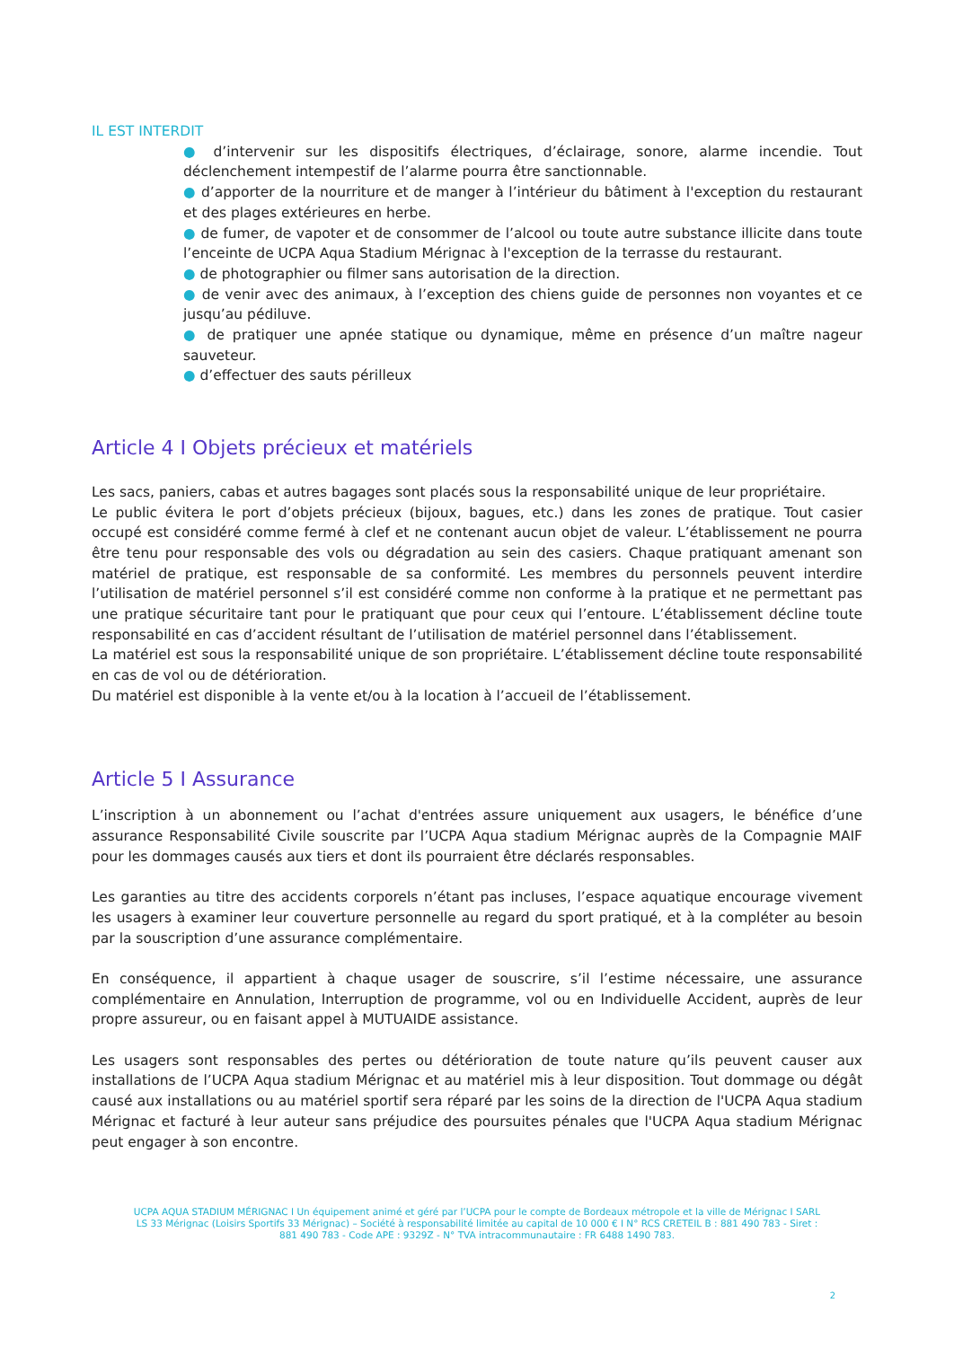IL EST INTERDIT
● d’intervenir sur les dispositifs électriques, d’éclairage, sonore, alarme incendie. Tout déclenchement intempestif de l’alarme pourra être sanctionnable.
● d’apporter de la nourriture et de manger à l’intérieur du bâtiment à l'exception du restaurant et des plages extérieures en herbe.
● de fumer, de vapoter et de consommer de l’alcool ou toute autre substance illicite dans toute l’enceinte de UCPA Aqua Stadium Mérignac à l'exception de la terrasse du restaurant.
● de photographier ou filmer sans autorisation de la direction.
● de venir avec des animaux, à l’exception des chiens guide de personnes non voyantes et ce jusqu’au pédiluve.
● de pratiquer une apnée statique ou dynamique, même en présence d’un maître nageur sauveteur.
● d’effectuer des sauts périlleux
Article 4 I Objets précieux et matériels
Les sacs, paniers, cabas et autres bagages sont placés sous la responsabilité unique de leur propriétaire.
Le public évitera le port d’objets précieux (bijoux, bagues, etc.) dans les zones de pratique. Tout casier occupé est considéré comme fermé à clef et ne contenant aucun objet de valeur. L’établissement ne pourra être tenu pour responsable des vols ou dégradation au sein des casiers. Chaque pratiquant amenant son matériel de pratique, est responsable de sa conformité. Les membres du personnels peuvent interdire l’utilisation de matériel personnel s’il est considéré comme non conforme à la pratique et ne permettant pas une pratique sécuritaire tant pour le pratiquant que pour ceux qui l’entoure. L’établissement décline toute responsabilité en cas d’accident résultant de l’utilisation de matériel personnel dans l’établissement.
La matériel est sous la responsabilité unique de son propriétaire. L’établissement décline toute responsabilité en cas de vol ou de détérioration.
Du matériel est disponible à la vente et/ou à la location à l’accueil de l’établissement.
Article 5 I Assurance
L’inscription à un abonnement ou l’achat d'entrées assure uniquement aux usagers, le bénéfice d’une assurance Responsabilité Civile souscrite par l’UCPA Aqua stadium Mérignac auprès de la Compagnie MAIF pour les dommages causés aux tiers et dont ils pourraient être déclarés responsables.
Les garanties au titre des accidents corporels n’étant pas incluses, l’espace aquatique encourage vivement les usagers à examiner leur couverture personnelle au regard du sport pratiqué, et à la compléter au besoin par la souscription d’une assurance complémentaire.
En conséquence, il appartient à chaque usager de souscrire, s’il l’estime nécessaire, une assurance complémentaire en Annulation, Interruption de programme, vol ou en Individuelle Accident, auprès de leur propre assureur, ou en faisant appel à MUTUAIDE assistance.
Les usagers sont responsables des pertes ou détérioration de toute nature qu’ils peuvent causer aux installations de l’UCPA Aqua stadium Mérignac et au matériel mis à leur disposition. Tout dommage ou dégât causé aux installations ou au matériel sportif sera réparé par les soins de la direction de l'UCPA Aqua stadium Mérignac et facturé à leur auteur sans préjudice des poursuites pénales que l'UCPA Aqua stadium Mérignac peut engager à son encontre.
UCPA AQUA STADIUM MÉRIGNAC I Un équipement animé et géré par l’UCPA pour le compte de Bordeaux métropole et la ville de Mérignac I SARL LS 33 Mérignac (Loisirs Sportifs 33 Mérignac) – Société à responsabilité limitée au capital de 10 000 € I N° RCS CRETEIL B : 881 490 783 - Siret : 881 490 783 - Code APE : 9329Z - N° TVA intracommunautaire : FR 6488 1490 783.
2